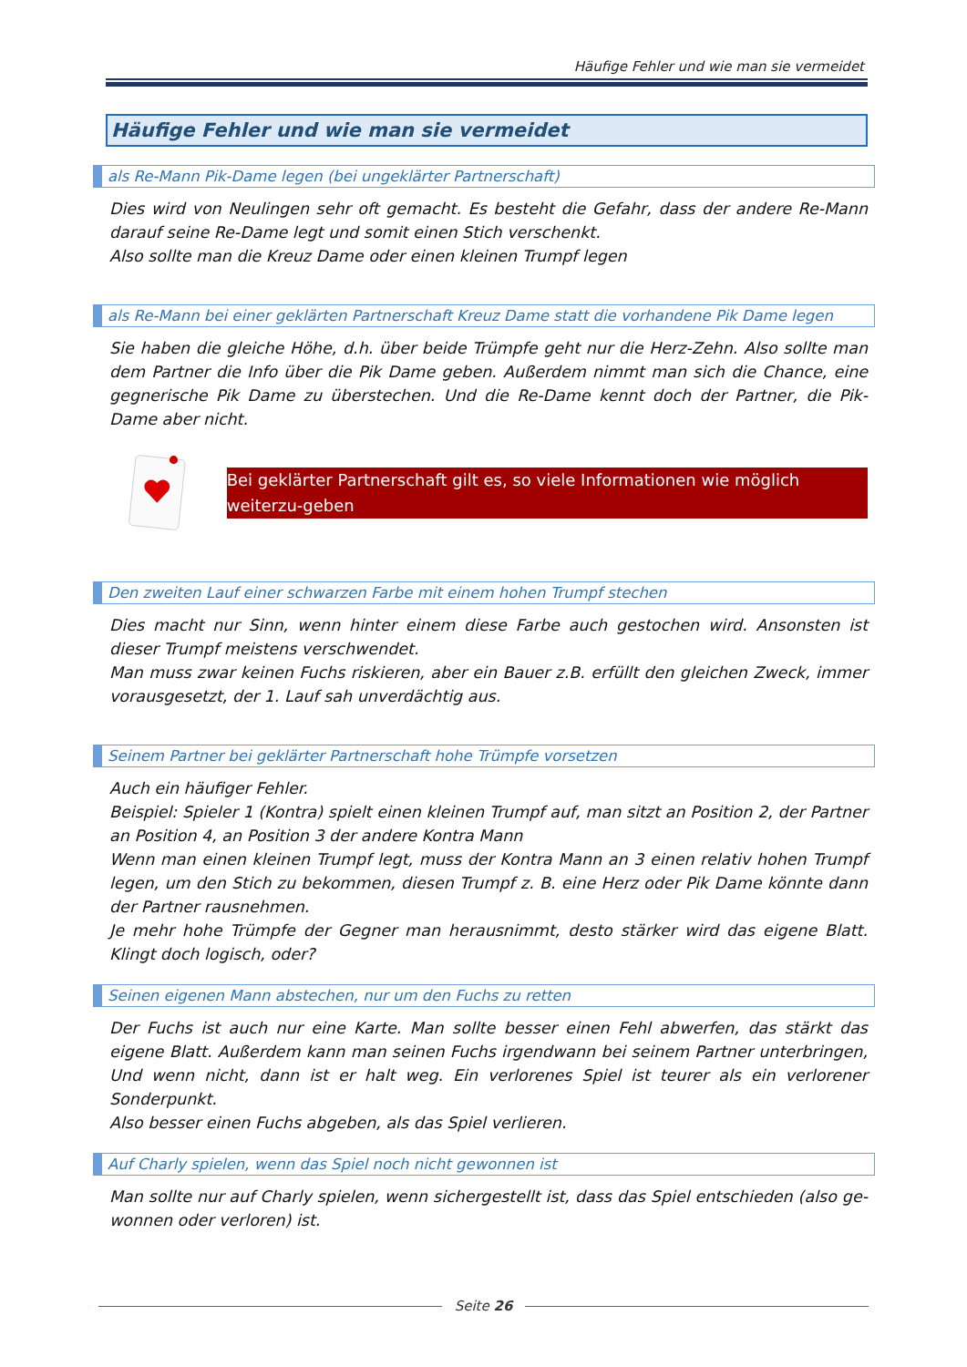Häufige Fehler und wie man sie vermeidet
Häufige Fehler und wie man sie vermeidet
als Re-Mann Pik-Dame legen (bei ungeklärter Partnerschaft)
Dies wird von Neulingen sehr oft gemacht. Es besteht die Gefahr, dass der andere Re-Mann darauf seine Re-Dame legt und somit einen Stich verschenkt.
Also sollte man die Kreuz Dame oder einen kleinen Trumpf legen
als Re-Mann bei einer geklärten Partnerschaft Kreuz Dame statt die vorhandene Pik Dame legen
Sie haben die gleiche Höhe, d.h. über beide Trümpfe geht nur die Herz-Zehn. Also sollte man dem Partner die Info über die Pik Dame geben. Außerdem nimmt man sich die Chance, eine gegnerische Pik Dame zu überstechen. Und die Re-Dame kennt doch der Partner, die Pik-Dame aber nicht.
Bei geklärter Partnerschaft gilt es, so viele Informationen wie möglich weiterzu-geben
Den zweiten Lauf einer schwarzen Farbe mit einem hohen Trumpf stechen
Dies macht nur Sinn, wenn hinter einem diese Farbe auch gestochen wird. Ansonsten ist dieser Trumpf meistens verschwendet.
Man muss zwar keinen Fuchs riskieren, aber ein Bauer z.B. erfüllt den gleichen Zweck, immer vorausgesetzt, der 1. Lauf sah unverdächtig aus.
Seinem Partner bei geklärter Partnerschaft hohe Trümpfe vorsetzen
Auch ein häufiger Fehler.
Beispiel: Spieler 1 (Kontra) spielt einen kleinen Trumpf auf, man sitzt an Position 2, der Partner an Position 4, an Position 3 der andere Kontra Mann
Wenn man einen kleinen Trumpf legt, muss der Kontra Mann an 3 einen relativ hohen Trumpf legen, um den Stich zu bekommen, diesen Trumpf z. B. eine Herz oder Pik Dame könnte dann der Partner rausnehmen.
Je mehr hohe Trümpfe der Gegner man herausnimmt, desto stärker wird das eigene Blatt. Klingt doch logisch, oder?
Seinen eigenen Mann abstechen, nur um den Fuchs zu retten
Der Fuchs ist auch nur eine Karte. Man sollte besser einen Fehl abwerfen, das stärkt das eigene Blatt. Außerdem kann man seinen Fuchs irgendwann bei seinem Partner unterbringen, Und wenn nicht, dann ist er halt weg. Ein verlorenes Spiel ist teurer als ein verlorener Sonderpunkt.
Also besser einen Fuchs abgeben, als das Spiel verlieren.
Auf Charly spielen, wenn das Spiel noch nicht gewonnen ist
Man sollte nur auf Charly spielen, wenn sichergestellt ist, dass das Spiel entschieden (also ge-wonnen oder verloren) ist.
Seite 26